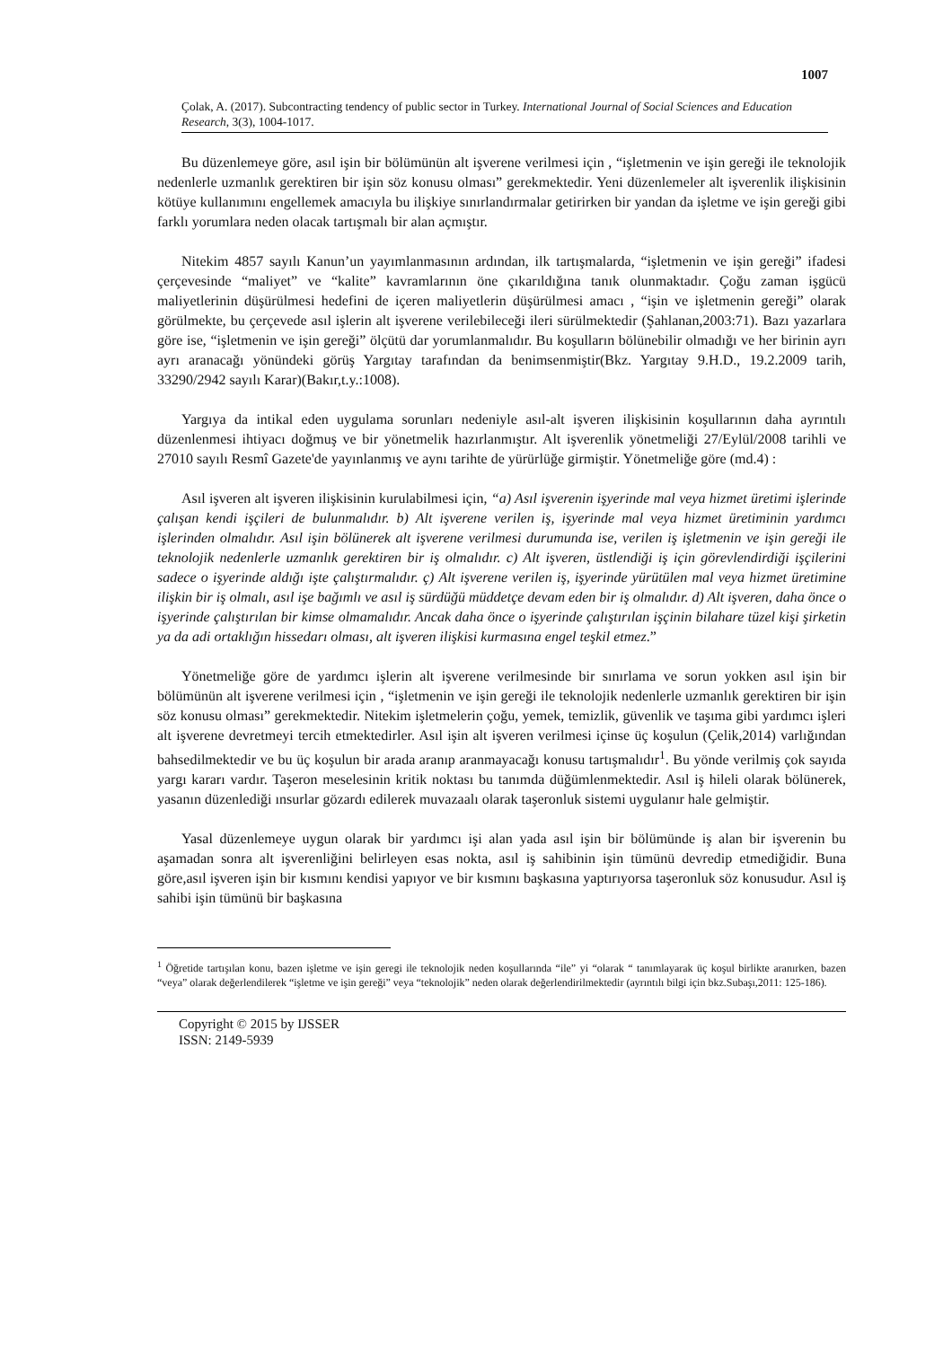1007
Çolak, A. (2017). Subcontracting tendency of public sector in Turkey. International Journal of Social Sciences and Education Research, 3(3), 1004-1017.
Bu düzenlemeye göre, asıl işin bir bölümünün alt işverene verilmesi için , “işletmenin ve işin gereği ile teknolojik nedenlerle uzmanlık gerektiren bir işin söz konusu olması” gerekmektedir. Yeni düzenlemeler alt işverenlik ilişkisinin kötüye kullanımını engellemek amacıyla bu ilişkiye sınırlandırmalar getirirken bir yandan da işletme ve işin gereği gibi farklı yorumlara neden olacak tartışmalı bir alan açmıştır.
Nitekim 4857 sayılı Kanun’un yayımlanmasının ardından, ilk tartışmalarda, “işletmenin ve işin gereği” ifadesi çerçevesinde “maliyet” ve “kalite” kavramlarının öne çıkarıldığına tanık olunmaktadır. Çoğu zaman işgücü maliyetlerinin düşürülmesi hedefini de içeren maliyetlerin düşürülmesi amacı , “işin ve işletmenin gereği” olarak görülmekte, bu çerçevede asıl işlerin alt işverene verilebileceği ileri sürülmektedir (Şahlanan,2003:71). Bazı yazarlara göre ise, “işletmenin ve işin gereği” ölçütü dar yorumlanmalıdır. Bu koşulların bölünebilir olmadığı ve her birinin ayrı ayrı aranacağı yönündeki görüş Yargıtay tarafından da benimsenmiştir(Bkz. Yargıtay 9.H.D., 19.2.2009 tarih, 33290/2942 sayılı Karar)(Bakır,t.y.:1008).
Yargıya da intikal eden uygulama sorunları nedeniyle asıl-alt işveren ilişkisinin koşullarının daha ayrıntılı düzenlenmesi ihtiyacı doğmuş ve bir yönetmelik hazırlanmıştır. Alt işverenlik yönetmeliği 27/Eylül/2008 tarihli ve 27010 sayılı Resmî Gazete'de yayınlanmış ve aynı tarihte de yürürlüğe girmiştir. Yönetmeliğe göre (md.4) :
Asıl işveren alt işveren ilişkisinin kurulabilmesi için, “a) Asıl işverenin işyerinde mal veya hizmet üretimi işlerinde çalışan kendi işçileri de bulunmalıdır. b) Alt işverene verilen iş, işyerinde mal veya hizmet üretiminin yardımcı işlerinden olmalıdır. Asıl işin bölünerek alt işverene verilmesi durumunda ise, verilen iş işletmenin ve işin gereği ile teknolojik nedenlerle uzmanlık gerektiren bir iş olmalıdır. c) Alt işveren, üstlendiği iş için görevlendirdiği işçilerini sadece o işyerinde aldığı işte çalıştırmalıdır. ç) Alt işverene verilen iş, işyerinde yürütülen mal veya hizmet üretimine ilişkin bir iş olmalı, asıl işe bağımlı ve asıl iş sürdüğü müddetçe devam eden bir iş olmalıdır. d) Alt işveren, daha önce o işyerinde çalıştırılan bir kimse olmamalıdır. Ancak daha önce o işyerinde çalıştırılan işçinin bilahare tüzel kişi şirketin ya da adi ortaklığın hissedarı olması, alt işveren ilişkisi kurmasına engel teşkil etmez.”
Yönetmeliğe göre de yardımcı işlerin alt işverene verilmesinde bir sınırlama ve sorun yokken asıl işin bir bölümünün alt işverene verilmesi için , “işletmenin ve işin gereği ile teknolojik nedenlerle uzmanlık gerektiren bir işin söz konusu olması” gerekmektedir. Nitekim işletmelerin çoğu, yemek, temizlik, güvenlik ve taşıma gibi yardımcı işleri alt işverene devretmeyi tercih etmektedirler. Asıl işin alt işveren verilmesi içinse üç koşulun (Çelik,2014) varlığından bahsedilmektedir ve bu üç koşulun bir arada aranıp aranmayacağı konusu tartışmalıdır<sup>1</sup>. Bu yönde verilmiş çok sayıda yargı kararı vardır. Taşeron meselesinin kritik noktası bu tanımda düğümlenmektedir. Asıl iş hileli olarak bölünerek, yasanın düzenlediği ınsurlar gözardı edilerek muvazaalı olarak taşeronluk sistemi uygulanır hale gelmiştir.
Yasal düzenlemeye uygun olarak bir yardımcı işi alan yada asıl işin bir bölümünde iş alan bir işverenin bu aşamadan sonra alt işverenliğini belirleyen esas nokta, asıl iş sahibinin işin tümünü devredip etmediğidir. Buna göre,asıl işveren işin bir kısmını kendisi yapıyor ve bir kısmını başkasına yaptırıyorsa taşeronluk söz konusudur. Asıl iş sahibi işin tümünü bir başkasına
<sup>1</sup> Öğretide tartışılan konu, bazen işletme ve işin geregi ile teknolojik neden koşullarında “ile” yi “olarak “ tanımlayarak üç koşul birlikte aranırken, bazen “veya” olarak değerlendilerek “işletme ve işin gereği” veya “teknolojik” neden olarak değerlendirilmektedir (ayrıntılı bilgi için bkz.Subaşı,2011: 125-186).
Copyright © 2015 by IJSSER
ISSN: 2149-5939